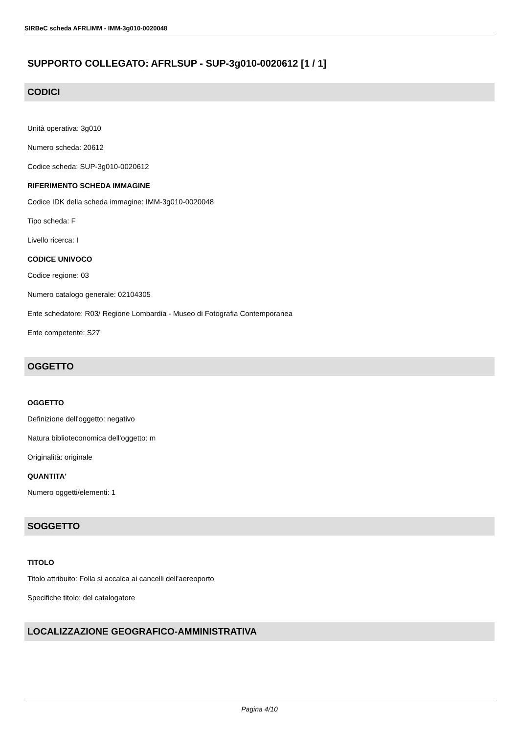SIRBeC scheda AFRLIMM - IMM-3g010-0020048
SUPPORTO COLLEGATO: AFRLSUP - SUP-3g010-0020612 [1 / 1]
CODICI
Unità operativa: 3g010
Numero scheda: 20612
Codice scheda: SUP-3g010-0020612
RIFERIMENTO SCHEDA IMMAGINE
Codice IDK della scheda immagine: IMM-3g010-0020048
Tipo scheda: F
Livello ricerca: I
CODICE UNIVOCO
Codice regione: 03
Numero catalogo generale: 02104305
Ente schedatore: R03/ Regione Lombardia - Museo di Fotografia Contemporanea
Ente competente: S27
OGGETTO
OGGETTO
Definizione dell'oggetto: negativo
Natura biblioteconomica dell'oggetto: m
Originalità: originale
QUANTITA'
Numero oggetti/elementi: 1
SOGGETTO
TITOLO
Titolo attribuito: Folla si accalca ai cancelli dell'aereoporto
Specifiche titolo: del catalogatore
LOCALIZZAZIONE GEOGRAFICO-AMMINISTRATIVA
Pagina 4/10